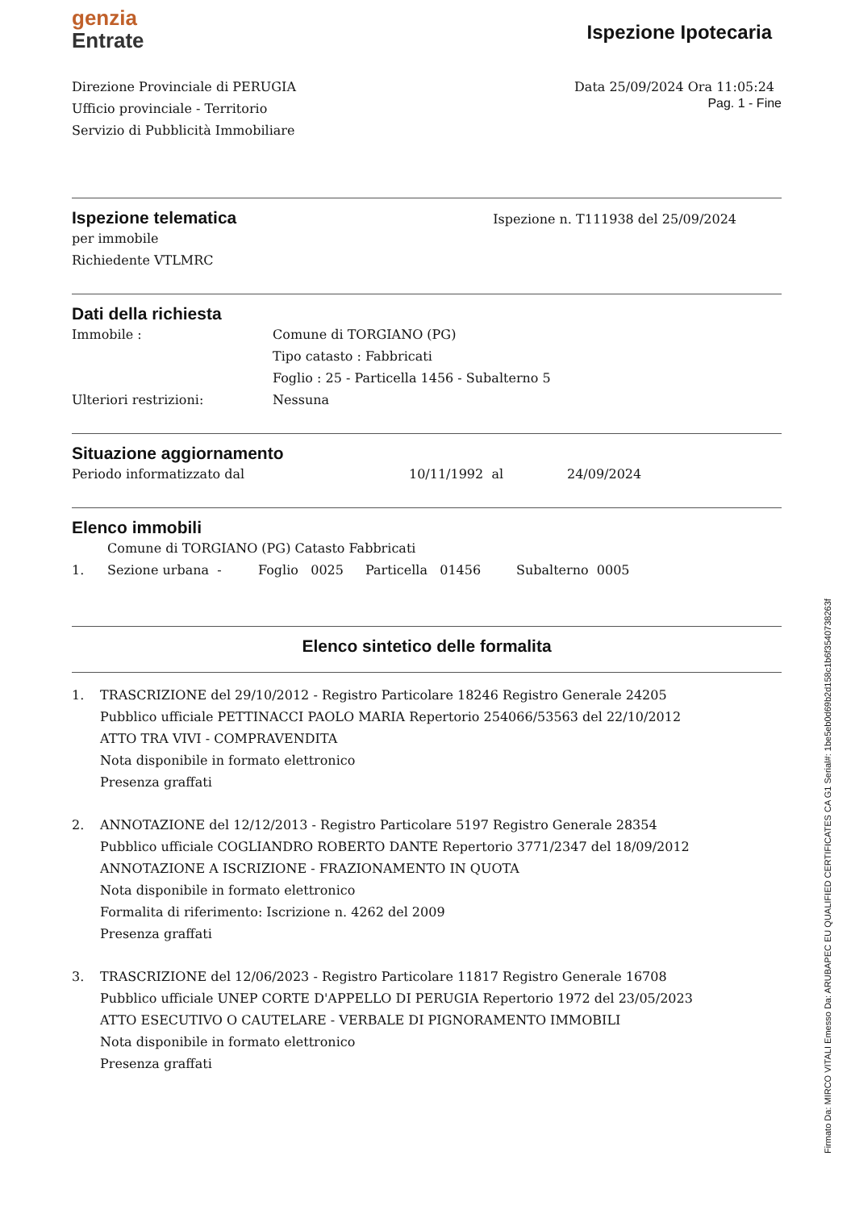genzia
Entrate
Ispezione Ipotecaria
Direzione Provinciale di PERUGIA
Ufficio provinciale - Territorio
Servizio di Pubblicità Immobiliare
Data 25/09/2024 Ora 11:05:24
Pag. 1 - Fine
Ispezione telematica
per immobile
Richiedente VTLMRC
Ispezione n. T111938 del 25/09/2024
Dati della richiesta
Immobile : Comune di TORGIANO (PG) Tipo catasto : Fabbricati Foglio : 25 - Particella 1456 - Subalterno 5 Ulteriori restrizioni: Nessuna
Situazione aggiornamento
Periodo informatizzato dal 10/11/1992 al 24/09/2024
Elenco immobili
Comune di TORGIANO (PG) Catasto Fabbricati
1. Sezione urbana - Foglio 0025 Particella 01456 Subalterno 0005
Elenco sintetico delle formalita
1. TRASCRIZIONE del 29/10/2012 - Registro Particolare 18246 Registro Generale 24205
Pubblico ufficiale PETTINACCI PAOLO MARIA Repertorio 254066/53563 del 22/10/2012
ATTO TRA VIVI - COMPRAVENDITA
Nota disponibile in formato elettronico
Presenza graffati
2. ANNOTAZIONE del 12/12/2013 - Registro Particolare 5197 Registro Generale 28354
Pubblico ufficiale COGLIANDRO ROBERTO DANTE Repertorio 3771/2347 del 18/09/2012
ANNOTAZIONE A ISCRIZIONE - FRAZIONAMENTO IN QUOTA
Nota disponibile in formato elettronico
Formalita di riferimento: Iscrizione n. 4262 del 2009
Presenza graffati
3. TRASCRIZIONE del 12/06/2023 - Registro Particolare 11817 Registro Generale 16708
Pubblico ufficiale UNEP CORTE D'APPELLO DI PERUGIA Repertorio 1972 del 23/05/2023
ATTO ESECUTIVO O CAUTELARE - VERBALE DI PIGNORAMENTO IMMOBILI
Nota disponibile in formato elettronico
Presenza graffati
Firmato Da: MIRCO VITALI Emesso Da: ARUBAPEC EU QUALIFIED CERTIFICATES CA G1 Serial#: 1be5eb0d69b2d158c1b6f3540738263f